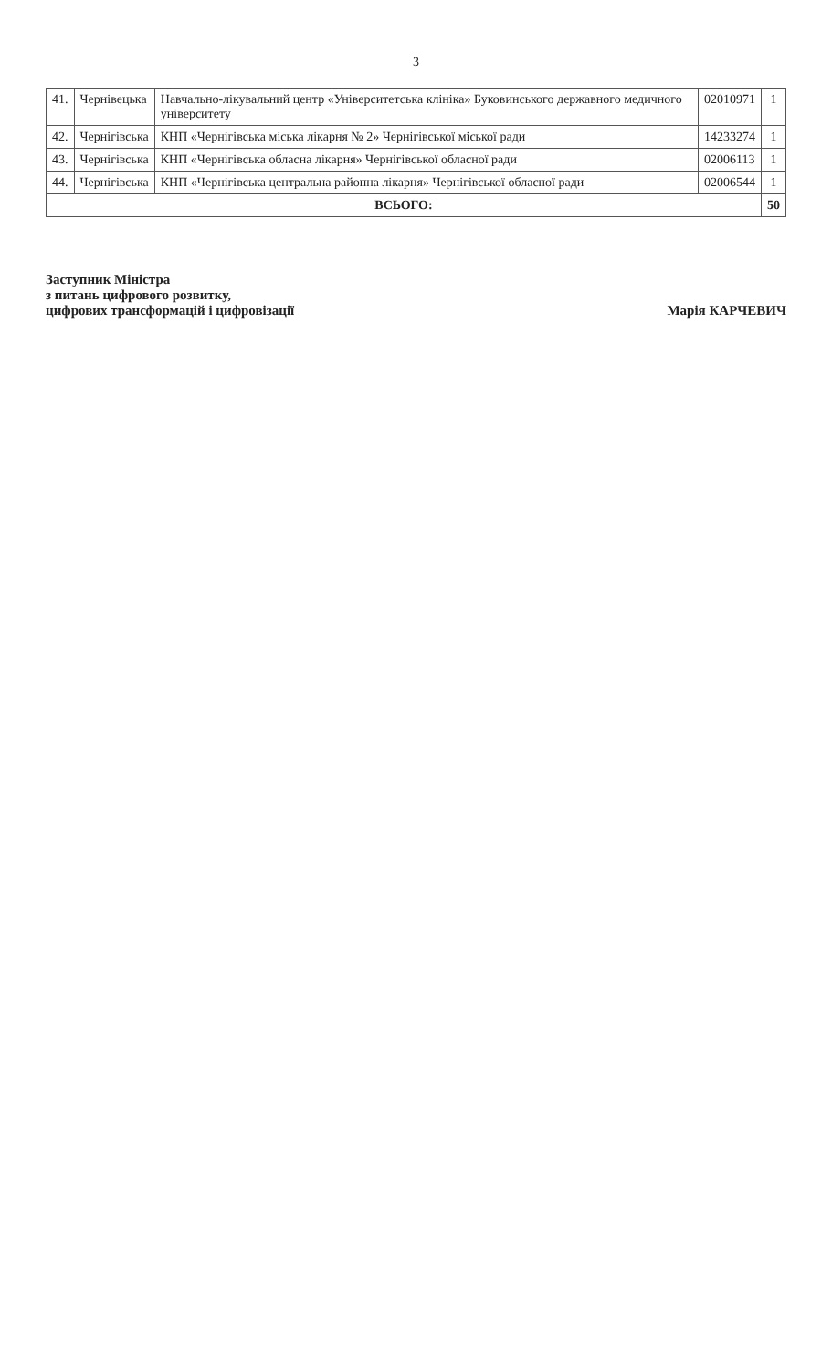3
| 41. | Чернівецька | Навчально-лікувальний центр «Університетська клініка» Буковинського державного медичного університету | 02010971 | 1 |
| 42. | Чернігівська | КНП «Чернігівська міська лікарня № 2» Чернігівської міської ради | 14233274 | 1 |
| 43. | Чернігівська | КНП «Чернігівська обласна лікарня» Чернігівської обласної ради | 02006113 | 1 |
| 44. | Чернігівська | КНП «Чернігівська центральна районна лікарня» Чернігівської обласної ради | 02006544 | 1 |
| ВСЬОГО: | | | | 50 |
Заступник Міністра
з питань цифрового розвитку,
цифрових трансформацій і цифровізації
Марія КАРЧЕВИЧ